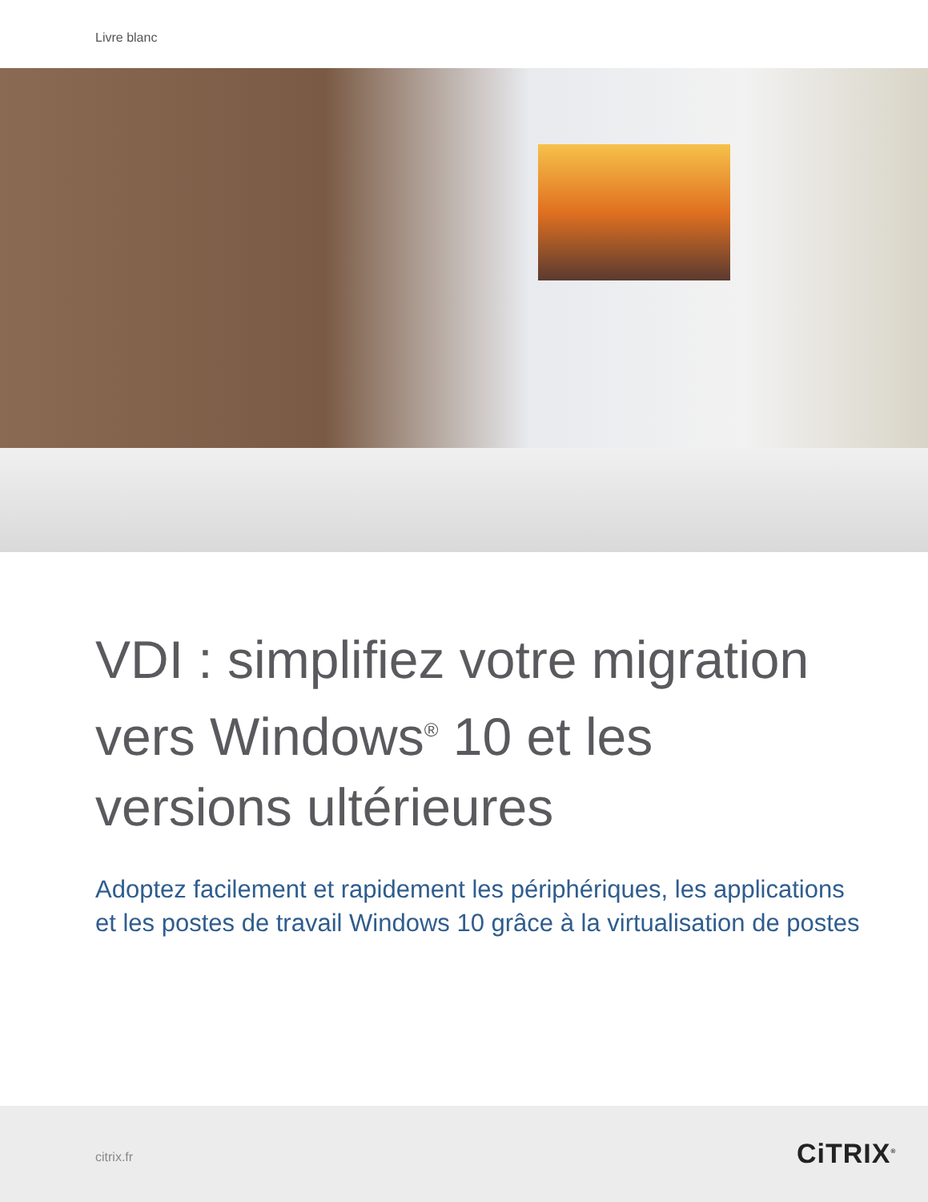Livre blanc
VDI : simplifiez votre migration vers Windows<sup>®</sup> 10 et les versions ultérieures
Adoptez facilement et rapidement les périphériques, les applications et les postes de travail Windows 10 grâce à la virtualisation de postes
citrix.fr CiTRIX<sup>®</sup>